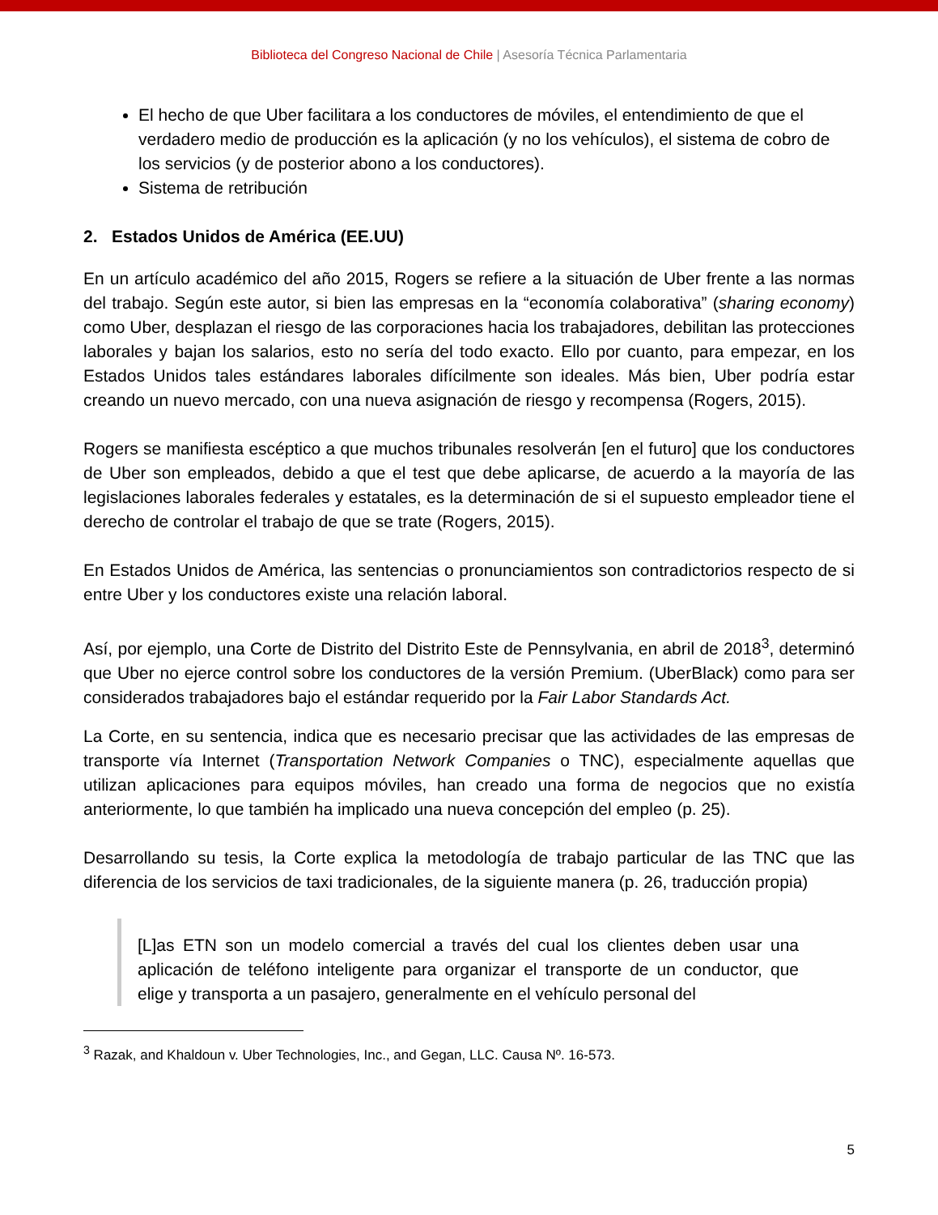Biblioteca del Congreso Nacional de Chile | Asesoría Técnica Parlamentaria
El hecho de que Uber facilitara a los conductores de móviles, el entendimiento de que el verdadero medio de producción es la aplicación (y no los vehículos), el sistema de cobro de los servicios (y de posterior abono a los conductores).
Sistema de retribución
2. Estados Unidos de América (EE.UU)
En un artículo académico del año 2015, Rogers se refiere a la situación de Uber frente a las normas del trabajo. Según este autor, si bien las empresas en la “economía colaborativa” (sharing economy) como Uber, desplazan el riesgo de las corporaciones hacia los trabajadores, debilitan las protecciones laborales y bajan los salarios, esto no sería del todo exacto. Ello por cuanto, para empezar, en los Estados Unidos tales estándares laborales difícilmente son ideales. Más bien, Uber podría estar creando un nuevo mercado, con una nueva asignación de riesgo y recompensa (Rogers, 2015).
Rogers se manifiesta escéptico a que muchos tribunales resolverán [en el futuro] que los conductores de Uber son empleados, debido a que el test que debe aplicarse, de acuerdo a la mayoría de las legislaciones laborales federales y estatales, es la determinación de si el supuesto empleador tiene el derecho de controlar el trabajo de que se trate (Rogers, 2015).
En Estados Unidos de América, las sentencias o pronunciamientos son contradictorios respecto de si entre Uber y los conductores existe una relación laboral.
Así, por ejemplo, una Corte de Distrito del Distrito Este de Pennsylvania, en abril de 2018<sup>3</sup>, determinó que Uber no ejerce control sobre los conductores de la versión Premium. (UberBlack) como para ser considerados trabajadores bajo el estándar requerido por la Fair Labor Standards Act.
La Corte, en su sentencia, indica que es necesario precisar que las actividades de las empresas de transporte vía Internet (Transportation Network Companies o TNC), especialmente aquellas que utilizan aplicaciones para equipos móviles, han creado una forma de negocios que no existía anteriormente, lo que también ha implicado una nueva concepción del empleo (p. 25).
Desarrollando su tesis, la Corte explica la metodología de trabajo particular de las TNC que las diferencia de los servicios de taxi tradicionales, de la siguiente manera (p. 26, traducción propia)
[L]as ETN son un modelo comercial a través del cual los clientes deben usar una aplicación de teléfono inteligente para organizar el transporte de un conductor, que elige y transporta a un pasajero, generalmente en el vehículo personal del
<sup>3</sup> Razak, and Khaldoun v. Uber Technologies, Inc., and Gegan, LLC. Causa Nº. 16-573.
5